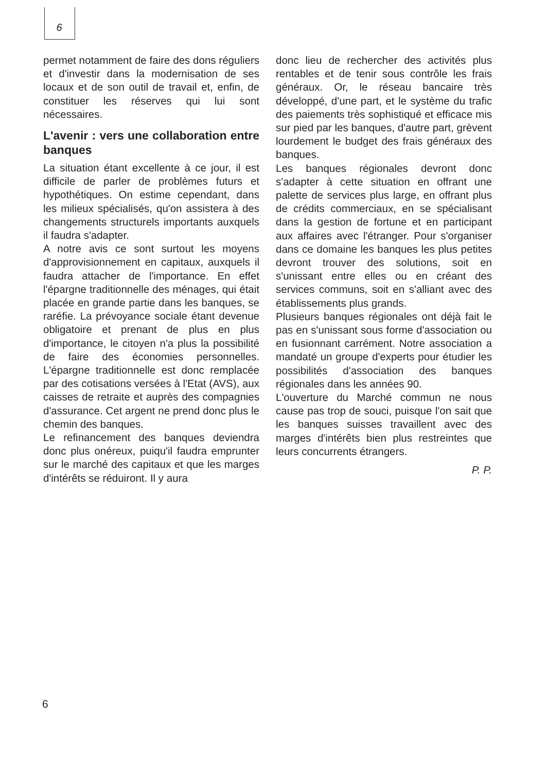6
permet notamment de faire des dons réguliers et d'investir dans la modernisation de ses locaux et de son outil de travail et, enfin, de constituer les réserves qui lui sont nécessaires.
L'avenir : vers une collaboration entre banques
La situation étant excellente à ce jour, il est difficile de parler de problèmes futurs et hypothétiques. On estime cependant, dans les milieux spécialisés, qu'on assistera à des changements structurels importants auxquels il faudra s'adapter.
A notre avis ce sont surtout les moyens d'approvisionnement en capitaux, auxquels il faudra attacher de l'importance. En effet l'épargne traditionnelle des ménages, qui était placée en grande partie dans les banques, se raréfie. La prévoyance sociale étant devenue obligatoire et prenant de plus en plus d'importance, le citoyen n'a plus la possibilité de faire des économies personnelles. L'épargne traditionnelle est donc remplacée par des cotisations versées à l'Etat (AVS), aux caisses de retraite et auprès des compagnies d'assurance. Cet argent ne prend donc plus le chemin des banques.
Le refinancement des banques deviendra donc plus onéreux, puiqu'il faudra emprunter sur le marché des capitaux et que les marges d'intérêts se réduiront. Il y aura
donc lieu de rechercher des activités plus rentables et de tenir sous contrôle les frais généraux. Or, le réseau bancaire très développé, d'une part, et le système du trafic des paiements très sophistiqué et efficace mis sur pied par les banques, d'autre part, grèvent lourdement le budget des frais généraux des banques.
Les banques régionales devront donc s'adapter à cette situation en offrant une palette de services plus large, en offrant plus de crédits commerciaux, en se spécialisant dans la gestion de fortune et en participant aux affaires avec l'étranger. Pour s'organiser dans ce domaine les banques les plus petites devront trouver des solutions, soit en s'unissant entre elles ou en créant des services communs, soit en s'alliant avec des établissements plus grands.
Plusieurs banques régionales ont déjà fait le pas en s'unissant sous forme d'association ou en fusionnant carrément. Notre association a mandaté un groupe d'experts pour étudier les possibilités d'association des banques régionales dans les années 90.
L'ouverture du Marché commun ne nous cause pas trop de souci, puisque l'on sait que les banques suisses travaillent avec des marges d'intérêts bien plus restreintes que leurs concurrents étrangers.
P. P.
6